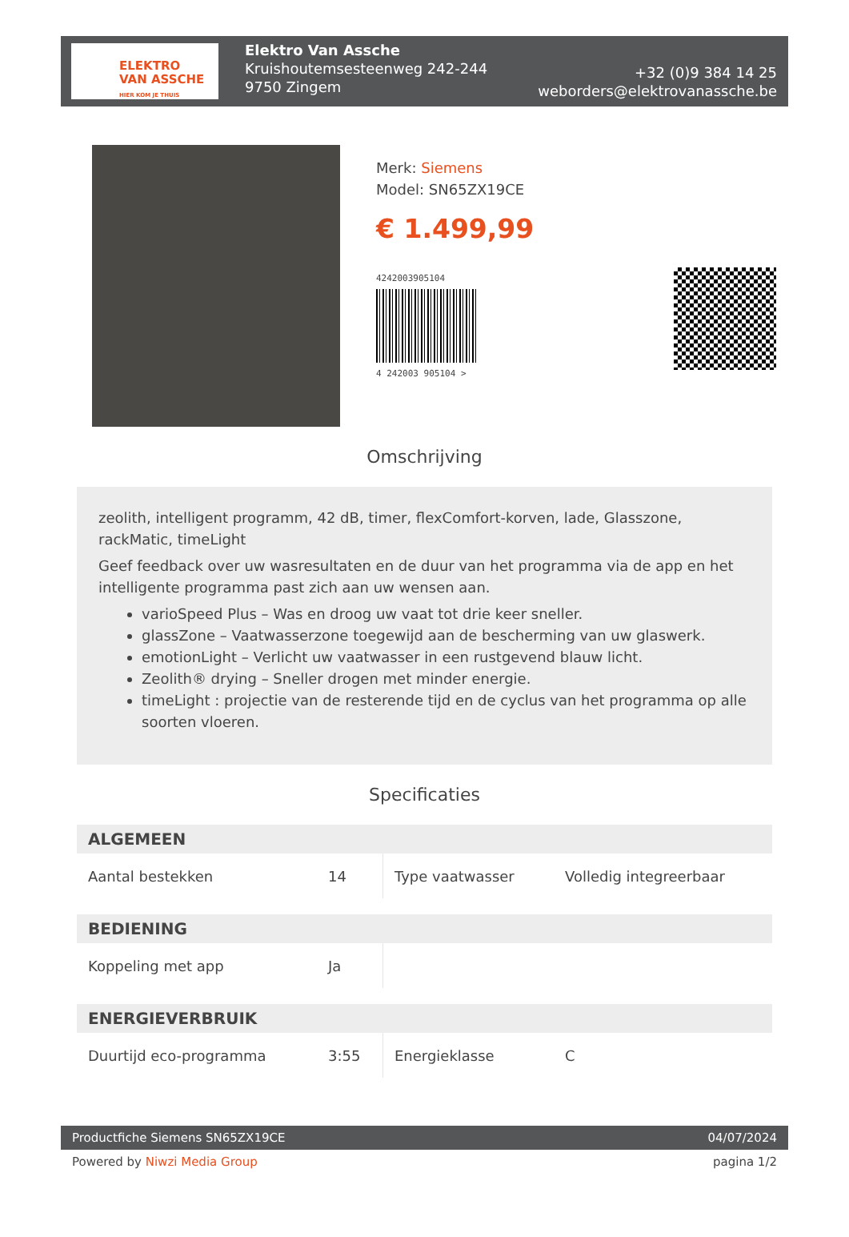ELEKTRO
VAN ASSCHE
HIER KOM JE THUIS
Elektro Van Assche
Kruishoutemsesteenweg 242-244
9750 Zingem
+32 (0)9 384 14 25
weborders@elektrovanassche.be
Merk: Siemens
Model: SN65ZX19CE
€ 1.499,99
4242003905104
4 242003 905104 >
Omschrijving
zeolith, intelligent programm, 42 dB, timer, flexComfort-korven, lade, Glasszone, rackMatic, timeLight
Geef feedback over uw wasresultaten en de duur van het programma via de app en het intelligente programma past zich aan uw wensen aan.
varioSpeed Plus – Was en droog uw vaat tot drie keer sneller.
glassZone – Vaatwasserzone toegewijd aan de bescherming van uw glaswerk.
emotionLight – Verlicht uw vaatwasser in een rustgevend blauw licht.
Zeolith® drying – Sneller drogen met minder energie.
timeLight : projectie van de resterende tijd en de cyclus van het programma op alle soorten vloeren.
Specificaties
| ALGEMEEN | | | |
| --- | --- | --- | --- |
| Aantal bestekken | 14 | Type vaatwasser | Volledig integreerbaar |
| BEDIENING | | | |
| Koppeling met app | Ja | | |
| ENERGIEVERBRUIK | | | |
| Duurtijd eco-programma | 3:55 | Energieklasse | C |
Productfiche Siemens SN65ZX19CE 04/07/2024
Powered by Niwzi Media Group pagina 1/2